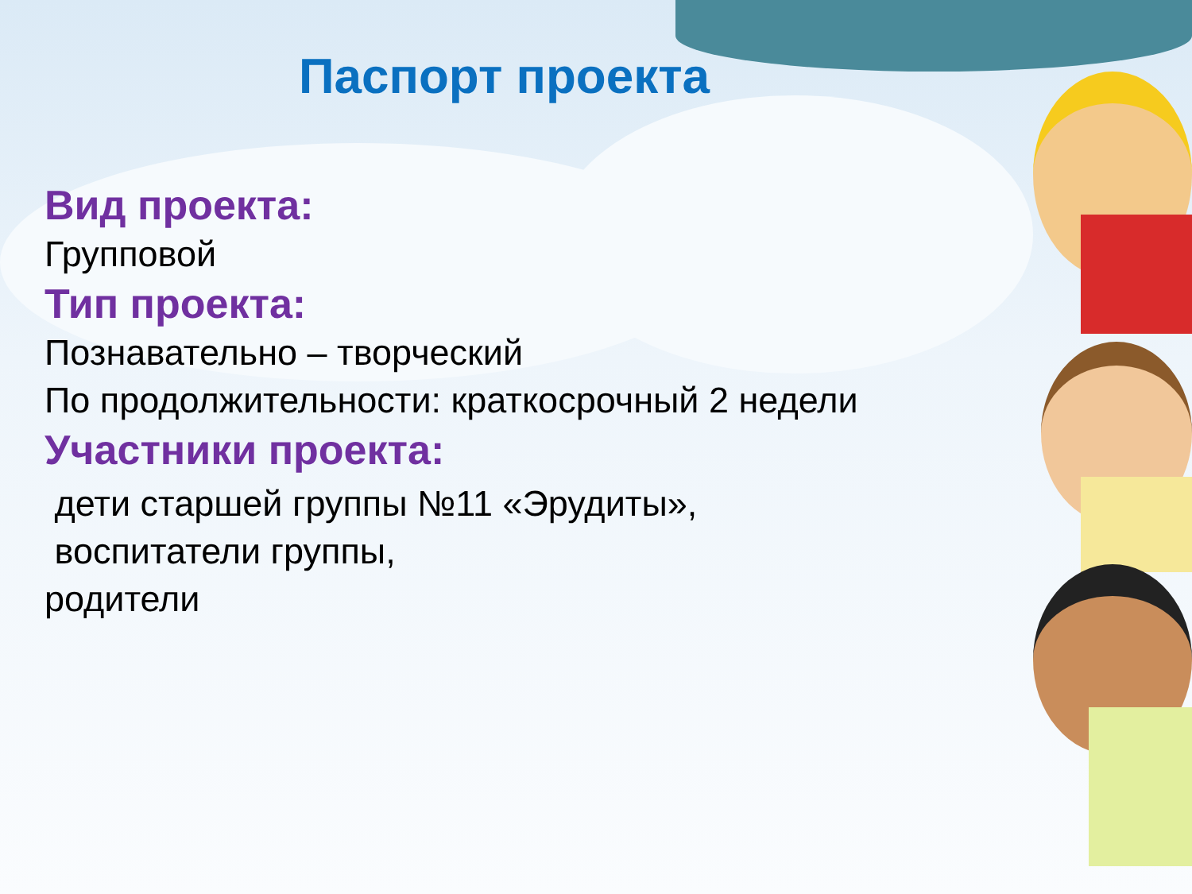Паспорт проекта
Вид проекта:
Групповой
Тип проекта:
Познавательно – творческий
По продолжительности: краткосрочный 2 недели
Участники проекта:
дети старшей группы №11 «Эрудиты»,
воспитатели группы,
родители